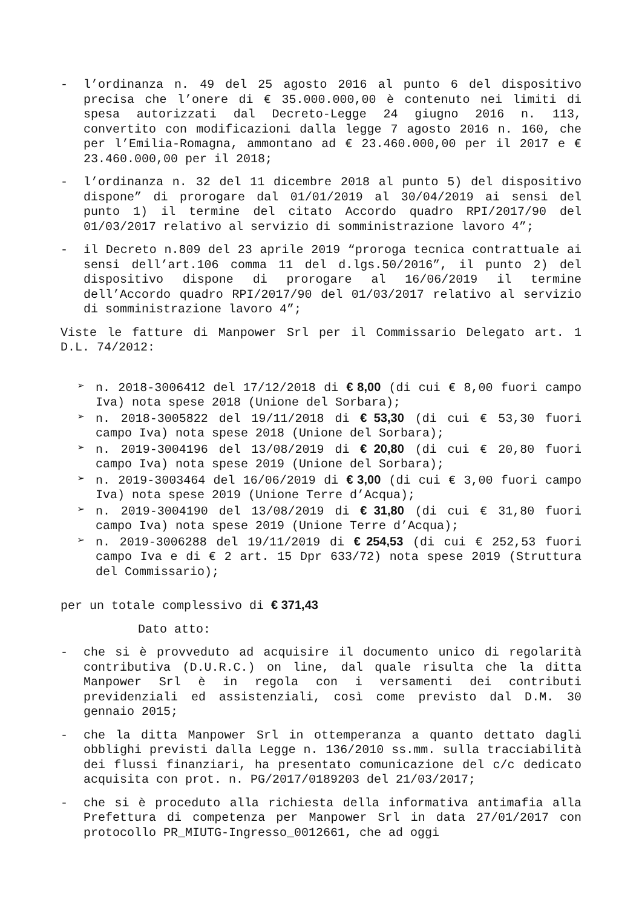- l’ordinanza n. 49 del 25 agosto 2016 al punto 6 del dispositivo precisa che l’onere di € 35.000.000,00 è contenuto nei limiti di spesa autorizzati dal Decreto-Legge 24 giugno 2016 n. 113, convertito con modificazioni dalla legge 7 agosto 2016 n. 160, che per l’Emilia-Romagna, ammontano ad € 23.460.000,00 per il 2017 e € 23.460.000,00 per il 2018;
- l’ordinanza n. 32 del 11 dicembre 2018 al punto 5) del dispositivo dispone” di prorogare dal 01/01/2019 al 30/04/2019 ai sensi del punto 1) il termine del citato Accordo quadro RPI/2017/90 del 01/03/2017 relativo al servizio di somministrazione lavoro 4”;
- il Decreto n.809 del 23 aprile 2019 “proroga tecnica contrattuale ai sensi dell’art.106 comma 11 del d.lgs.50/2016”, il punto 2) del dispositivo dispone di prorogare al 16/06/2019 il termine dell’Accordo quadro RPI/2017/90 del 01/03/2017 relativo al servizio di somministrazione lavoro 4”;
Viste le fatture di Manpower Srl per il Commissario Delegato art. 1 D.L. 74/2012:
➢ n. 2018-3006412 del 17/12/2018 di € 8,00 (di cui € 8,00 fuori campo Iva) nota spese 2018 (Unione del Sorbara);
➢ n. 2018-3005822 del 19/11/2018 di € 53,30 (di cui € 53,30 fuori campo Iva) nota spese 2018 (Unione del Sorbara);
➢ n. 2019-3004196 del 13/08/2019 di € 20,80 (di cui € 20,80 fuori campo Iva) nota spese 2019 (Unione del Sorbara);
➢ n. 2019-3003464 del 16/06/2019 di € 3,00 (di cui € 3,00 fuori campo Iva) nota spese 2019 (Unione Terre d’Acqua);
➢ n. 2019-3004190 del 13/08/2019 di € 31,80 (di cui € 31,80 fuori campo Iva) nota spese 2019 (Unione Terre d’Acqua);
➢ n. 2019-3006288 del 19/11/2019 di € 254,53 (di cui € 252,53 fuori campo Iva e di € 2 art. 15 Dpr 633/72) nota spese 2019 (Struttura del Commissario);
per un totale complessivo di € 371,43
Dato atto:
- che si è provveduto ad acquisire il documento unico di regolarità contributiva (D.U.R.C.) on line, dal quale risulta che la ditta Manpower Srl è in regola con i versamenti dei contributi previdenziali ed assistenziali, così come previsto dal D.M. 30 gennaio 2015;
- che la ditta Manpower Srl in ottemperanza a quanto dettato dagli obblighi previsti dalla Legge n. 136/2010 ss.mm. sulla tracciabilità dei flussi finanziari, ha presentato comunicazione del c/c dedicato acquisita con prot. n. PG/2017/0189203 del 21/03/2017;
- che si è proceduto alla richiesta della informativa antimafia alla Prefettura di competenza per Manpower Srl in data 27/01/2017 con protocollo PR_MIUTG-Ingresso_0012661, che ad oggi